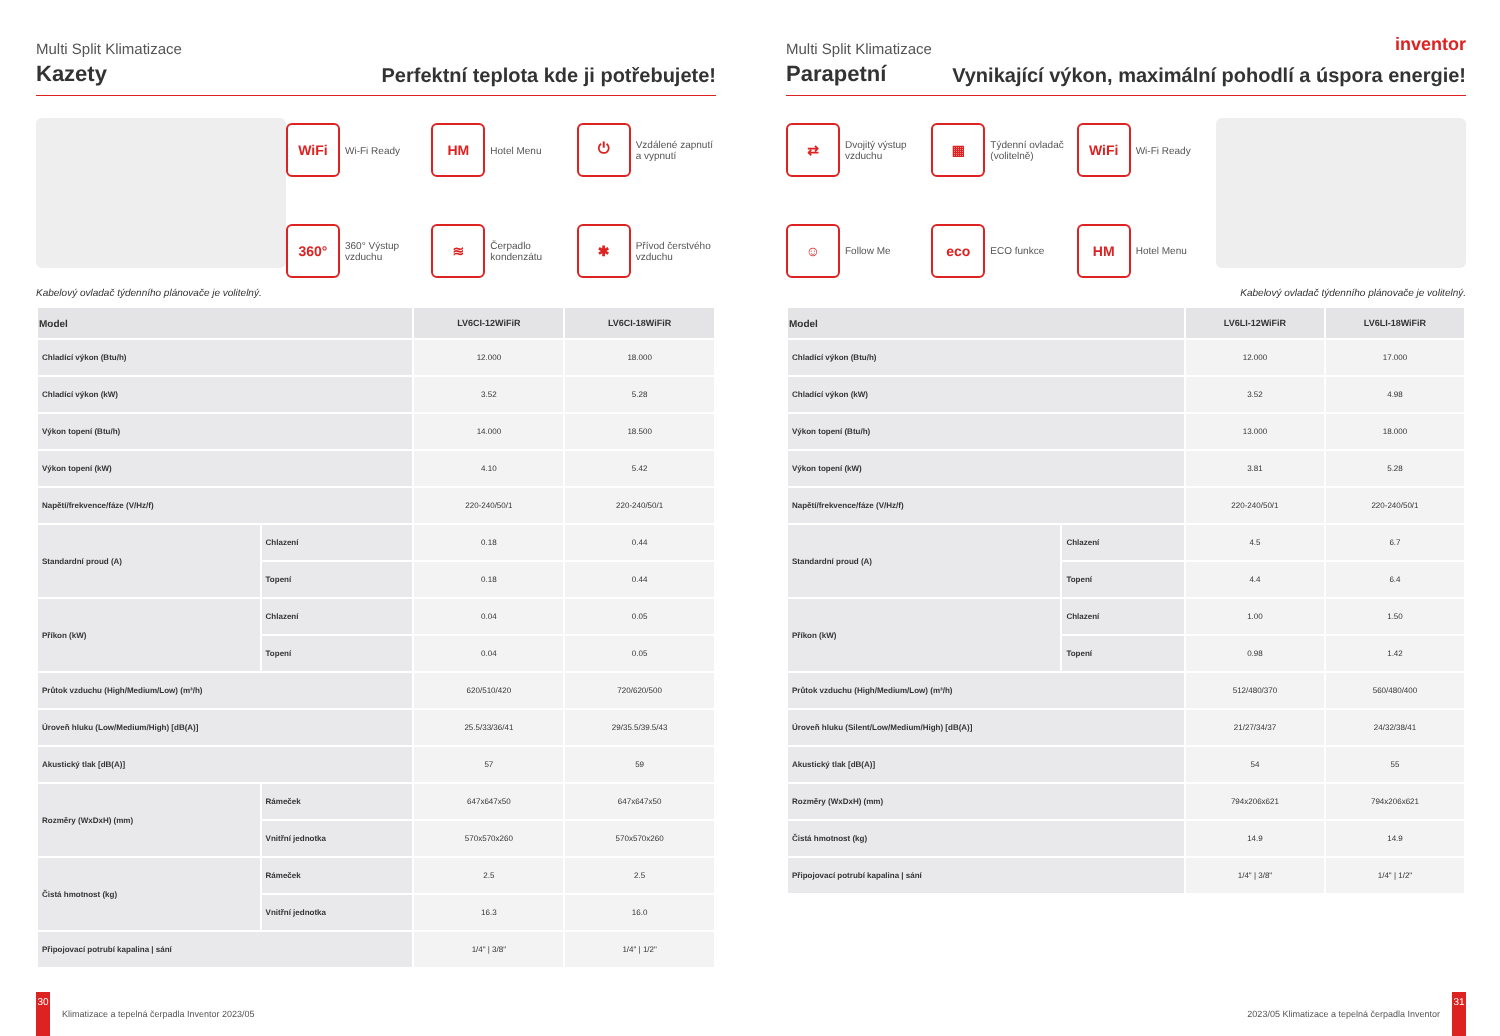Multi Split Klimatizace
Kazety
Perfektní teplota kde ji potřebujete!
WiFi Wi-Fi Ready
HM Hotel Menu
⏻ Vzdálené zapnutí a vypnutí
360° 360° Výstup vzduchu
≋ Čerpadlo kondenzátu
✱ Přívod čerstvého vzduchu
Kabelový ovladač týdenního plánovače je volitelný.
| Model | | LV6CI-12WiFiR | LV6CI-18WiFiR |
| --- | --- | --- | --- |
| Chladící výkon (Btu/h) | | 12.000 | 18.000 |
| Chladící výkon (kW) | | 3.52 | 5.28 |
| Výkon topení (Btu/h) | | 14.000 | 18.500 |
| Výkon topení (kW) | | 4.10 | 5.42 |
| Napětí/frekvence/fáze (V/Hz/f) | | 220-240/50/1 | 220-240/50/1 |
| Standardní proud (A) | Chlazení | 0.18 | 0.44 |
| | Topení | 0.18 | 0.44 |
| Příkon (kW) | Chlazení | 0.04 | 0.05 |
| | Topení | 0.04 | 0.05 |
| Průtok vzduchu (High/Medium/Low) (m³/h) | | 620/510/420 | 720/620/500 |
| Úroveň hluku (Low/Medium/High) [dB(A)] | | 25.5/33/36/41 | 29/35.5/39.5/43 |
| Akustický tlak [dB(A)] | | 57 | 59 |
| Rozměry (WxDxH) (mm) | Rámeček | 647x647x50 | 647x647x50 |
| | Vnitřní jednotka | 570x570x260 | 570x570x260 |
| Čistá hmotnost (kg) | Rámeček | 2.5 | 2.5 |
| | Vnitřní jednotka | 16.3 | 16.0 |
| Připojovací potrubí kapalina / sání | | 1/4" / 3/8" | 1/4" / 1/2" |
30
Klimatizace a tepelná čerpadla Inventor 2023/05
inventor
Multi Split Klimatizace
Parapetní
Vynikající výkon, maximální pohodlí a úspora energie!
⇄ Dvojitý výstup vzduchu
▦ Týdenní ovladač (volitelně)
WiFi Wi-Fi Ready
☺ Follow Me
eco ECO funkce
HM Hotel Menu
Kabelový ovladač týdenního plánovače je volitelný.
| Model | | LV6LI-12WiFiR | LV6LI-18WiFiR |
| --- | --- | --- | --- |
| Chladící výkon (Btu/h) | | 12.000 | 17.000 |
| Chladící výkon (kW) | | 3.52 | 4.98 |
| Výkon topení (Btu/h) | | 13.000 | 18.000 |
| Výkon topení (kW) | | 3.81 | 5.28 |
| Napětí/frekvence/fáze (V/Hz/f) | | 220-240/50/1 | 220-240/50/1 |
| Standardní proud (A) | Chlazení | 4.5 | 6.7 |
| | Topení | 4.4 | 6.4 |
| Příkon (kW) | Chlazení | 1.00 | 1.50 |
| | Topení | 0.98 | 1.42 |
| Průtok vzduchu (High/Medium/Low) (m³/h) | | 512/480/370 | 560/480/400 |
| Úroveň hluku (Silent/Low/Medium/High) [dB(A)] | | 21/27/34/37 | 24/32/38/41 |
| Akustický tlak [dB(A)] | | 54 | 55 |
| Rozměry (WxDxH) (mm) | | 794x206x621 | 794x206x621 |
| Čistá hmotnost (kg) | | 14.9 | 14.9 |
| Připojovací potrubí kapalina / sání | | 1/4" / 3/8" | 1/4" / 1/2" |
2023/05 Klimatizace a tepelná čerpadla Inventor
31